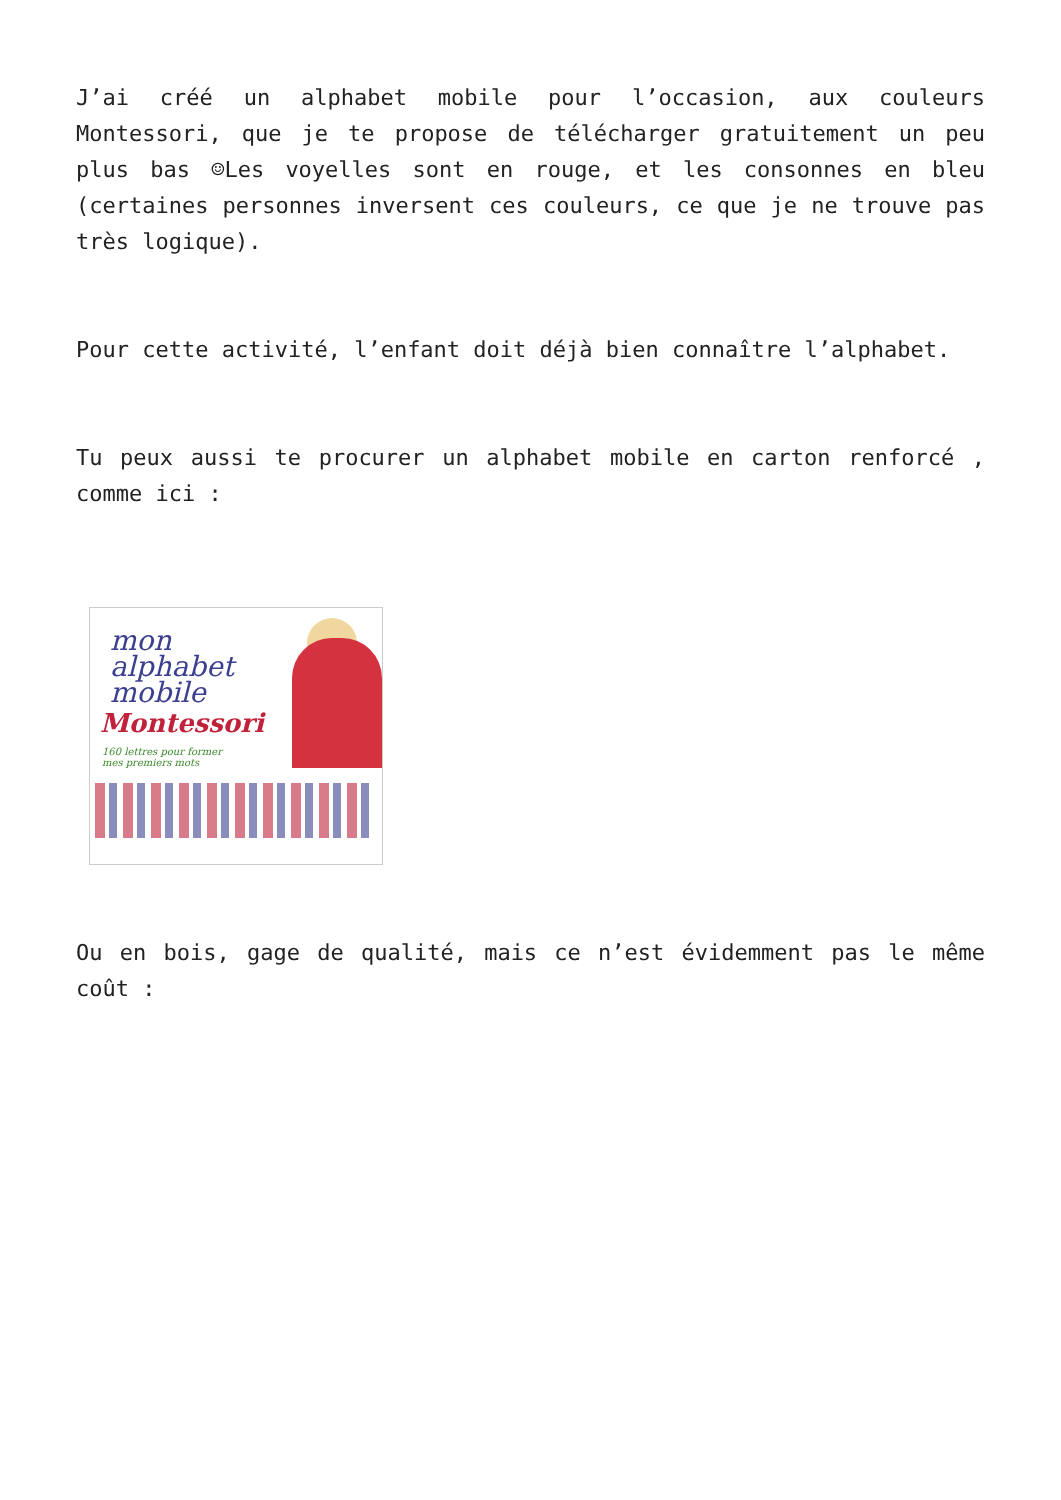J’ai créé un alphabet mobile pour l’occasion, aux couleurs Montessori, que je te propose de télécharger gratuitement un peu plus bas ☺Les voyelles sont en rouge, et les consonnes en bleu (certaines personnes inversent ces couleurs, ce que je ne trouve pas très logique).
Pour cette activité, l’enfant doit déjà bien connaître l’alphabet.
Tu peux aussi te procurer un alphabet mobile en carton renforcé , comme ici :
mon
alphabet
mobile
Montessori
160 lettres pour former
mes premiers mots
Ou en bois, gage de qualité, mais ce n’est évidemment pas le même coût :